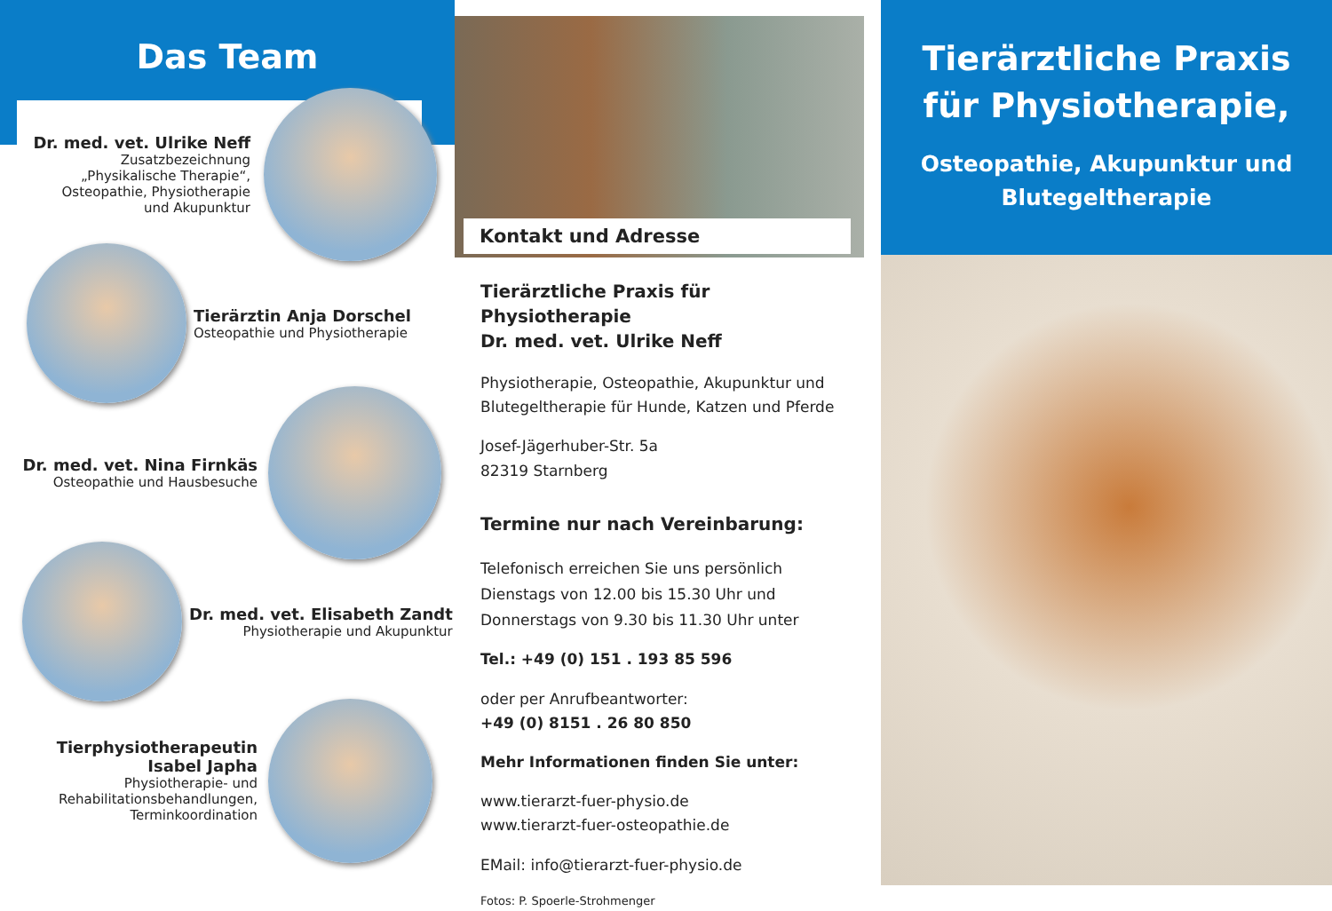Das Team
Dr. med. vet. Ulrike Neff
Zusatzbezeichnung
„Physikalische Therapie“,
Osteopathie, Physiotherapie
und Akupunktur
Tierärztin Anja Dorschel
Osteopathie und Physiotherapie
Dr. med. vet. Nina Firnkäs
Osteopathie und Hausbesuche
Dr. med. vet. Elisabeth Zandt
Physiotherapie und Akupunktur
Tierphysiotherapeutin
Isabel Japha
Physiotherapie- und
Rehabilitationsbehandlungen,
Terminkoordination
Kontakt und Adresse
Tierärztliche Praxis für Physiotherapie
Dr. med. vet. Ulrike Neff
Physiotherapie, Osteopathie, Akupunktur und Blutegeltherapie für Hunde, Katzen und Pferde
Josef-Jägerhuber-Str. 5a
82319 Starnberg
Termine nur nach Vereinbarung:
Telefonisch erreichen Sie uns persönlich Dienstags von 12.00 bis 15.30 Uhr und Donnerstags von 9.30 bis 11.30 Uhr unter
Tel.: +49 (0) 151 . 193 85 596
oder per Anrufbeantworter:
+49 (0) 8151 . 26 80 850
Mehr Informationen finden Sie unter:
www.tierarzt-fuer-physio.de
www.tierarzt-fuer-osteopathie.de
EMail: info@tierarzt-fuer-physio.de
Fotos: P. Spoerle-Strohmenger
Tierärztliche Praxis für Physiotherapie,
Osteopathie, Akupunktur und Blutegeltherapie